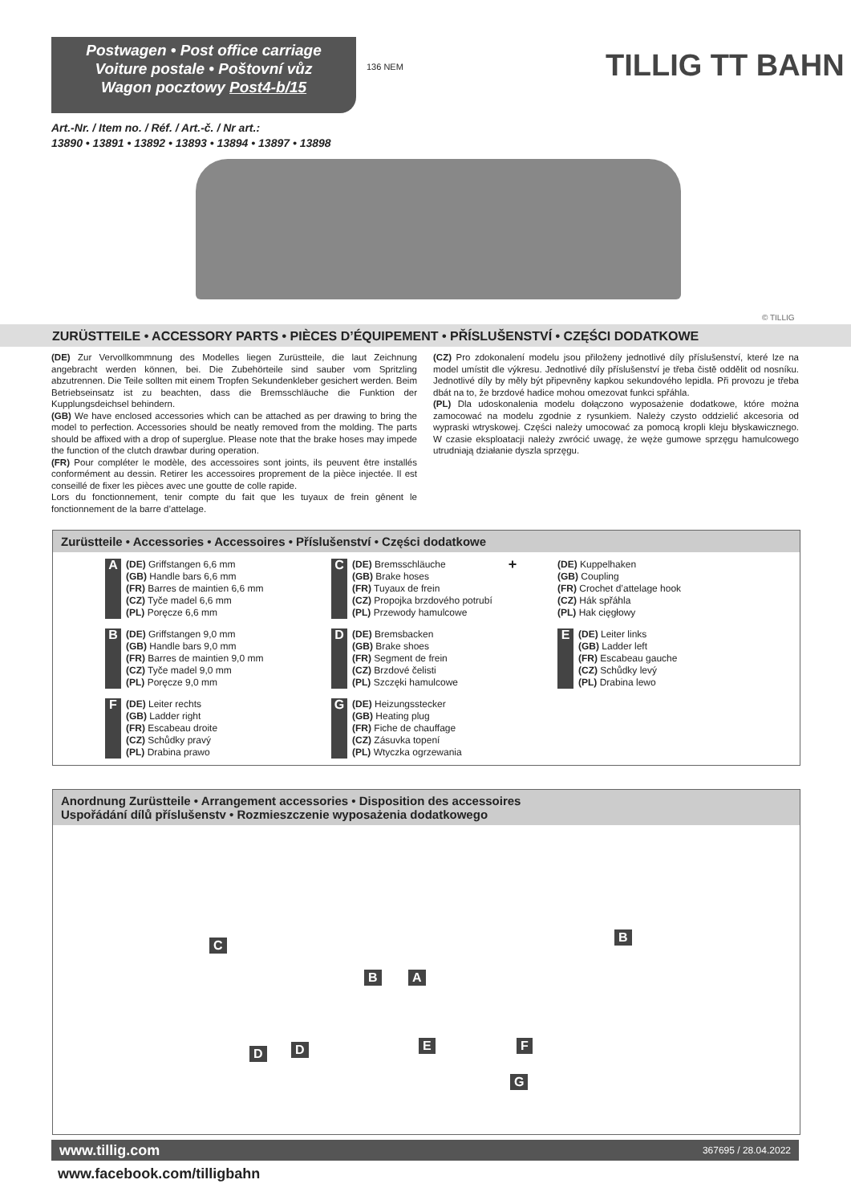Postwagen • Post office carriage
Voiture postale • Poštovní vůz
Wagon pocztowy Post4-b/15
136 NEM TILLIG TT BAHN
Art.-Nr. / Item no. / Réf. / Art.-č. / Nr art.:
13890 • 13891 • 13892 • 13893 • 13894 • 13897 • 13898
© TILLIG
ZURÜSTTEILE • ACCESSORY PARTS • PIÈCES D’ÉQUIPEMENT • PŘÍSLUŠENSTVÍ • CZĘŚCI DODATKOWE
(DE) Zur Vervollkommnung des Modelles liegen Zurüstteile, die laut Zeichnung angebracht werden können, bei. Die Zubehörteile sind sauber vom Spritzling abzutrennen. Die Teile sollten mit einem Tropfen Sekundenkleber gesichert werden. Beim Betriebseinsatz ist zu beachten, dass die Bremsschläuche die Funktion der Kupplungsdeichsel behindern.
(GB) We have enclosed accessories which can be attached as per drawing to bring the model to perfection. Accessories should be neatly removed from the molding. The parts should be affixed with a drop of superglue. Please note that the brake hoses may impede the function of the clutch drawbar during operation.
(FR) Pour compléter le modèle, des accessoires sont joints, ils peuvent être installés conformément au dessin. Retirer les accessoires proprement de la pièce injectée. Il est conseillé de fixer les pièces avec une goutte de colle rapide.
Lors du fonctionnement, tenir compte du fait que les tuyaux de frein gênent le fonctionnement de la barre d’attelage.
(CZ) Pro zdokonalení modelu jsou přiloženy jednotlivé díly příslušenství, které lze na model umístit dle výkresu. Jednotlivé díly příslušenství je třeba čistě oddělit od nosníku. Jednotlivé díly by měly být připevněny kapkou sekundového lepidla. Při provozu je třeba dbát na to, že brzdové hadice mohou omezovat funkci spřáhla.
(PL) Dla udoskonalenia modelu dołączono wyposażenie dodatkowe, które można zamocować na modelu zgodnie z rysunkiem. Należy czysto oddzielić akcesoria od wypraski wtryskowej. Części należy umocować za pomocą kropli kleju błyskawicznego. W czasie eksploatacji należy zwrócić uwagę, że węże gumowe sprzęgu hamulcowego utrudniają działanie dyszla sprzęgu.
Zurüstteile • Accessories • Accessoires • Příslušenství • Części dodatkowe
A
(DE) Griffstangen 6,6 mm
(GB) Handle bars 6,6 mm
(FR) Barres de maintien 6,6 mm
(CZ) Tyče madel 6,6 mm
(PL) Poręcze 6,6 mm
C
(DE) Bremsschläuche
(GB) Brake hoses
(FR) Tuyaux de frein
(CZ) Propojka brzdového potrubí
(PL) Przewody hamulcowe
+
(DE) Kuppelhaken
(GB) Coupling
(FR) Crochet d’attelage hook
(CZ) Hák spřáhla
(PL) Hak cięgłowy
B
(DE) Griffstangen 9,0 mm
(GB) Handle bars 9,0 mm
(FR) Barres de maintien 9,0 mm
(CZ) Tyče madel 9,0 mm
(PL) Poręcze 9,0 mm
D
(DE) Bremsbacken
(GB) Brake shoes
(FR) Segment de frein
(CZ) Brzdové čelisti
(PL) Szczęki hamulcowe
E
(DE) Leiter links
(GB) Ladder left
(FR) Escabeau gauche
(CZ) Schůdky levý
(PL) Drabina lewo
F
(DE) Leiter rechts
(GB) Ladder right
(FR) Escabeau droite
(CZ) Schůdky pravý
(PL) Drabina prawo
G
(DE) Heizungsstecker
(GB) Heating plug
(FR) Fiche de chauffage
(CZ) Zásuvka topení
(PL) Wtyczka ogrzewania
Anordnung Zurüstteile • Arrangement accessories • Disposition des accessoires
Uspořádání dílů příslušenstv • Rozmieszczenie wyposażenia dodatkowego
C
B
B A
D D E F
G
www.tillig.com 367695 / 28.04.2022
www.facebook.com/tilligbahn